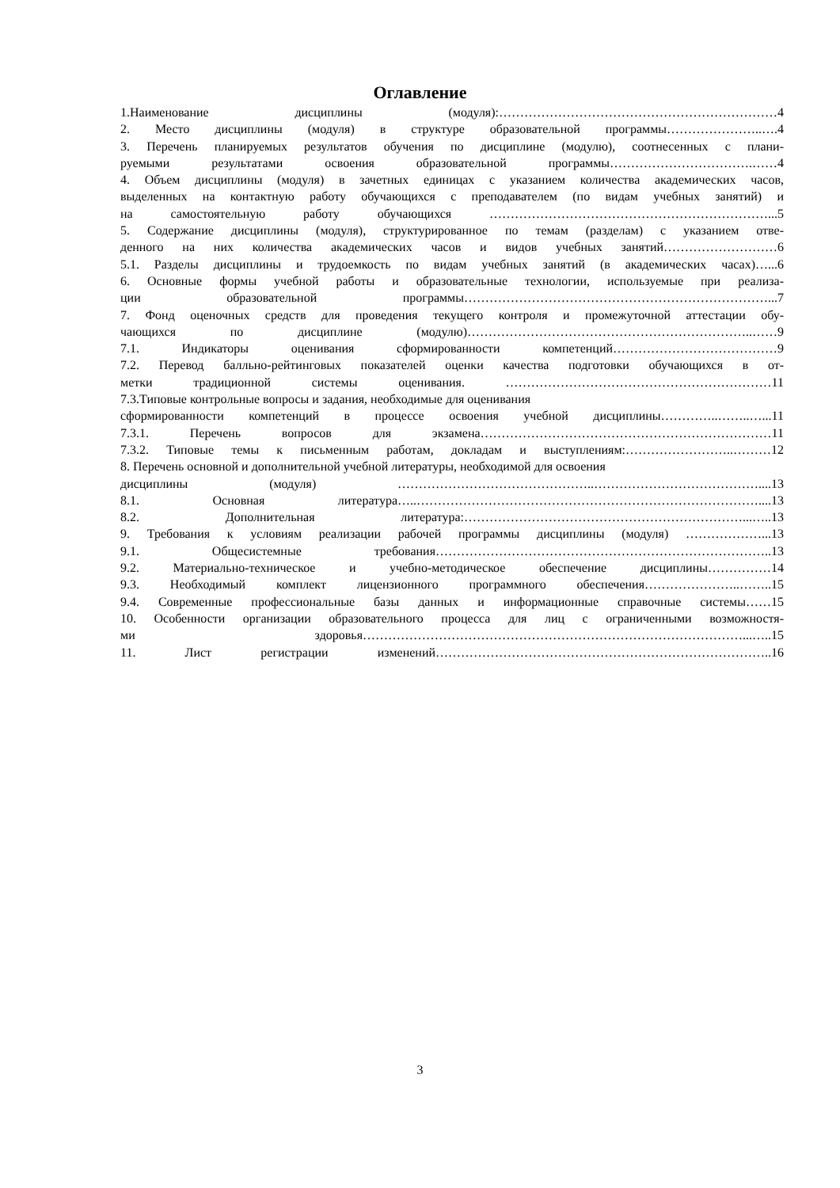Оглавление
1.Наименование дисциплины (модуля):…………………………………………………………4
2. Место дисциплины (модуля) в структуре образовательной программы…………………..….4
3. Перечень планируемых результатов обучения по дисциплине (модулю), соотнесенных с плани-
руемыми результатами освоения образовательной программы…………………………….……4
4. Объем дисциплины (модуля) в зачетных единицах с указанием количества академических часов,
выделенных на контактную работу обучающихся с преподавателем (по видам учебных занятий) и
на самостоятельную работу обучающихся …………………………………………………………...5
5. Содержание дисциплины (модуля), структурированное по темам (разделам) с указанием отве-
денного на них количества академических часов и видов учебных занятий………………………6
5.1. Разделы дисциплины и трудоемкость по видам учебных занятий (в академических часах)…...6
6. Основные формы учебной работы и образовательные технологии, используемые при реализа-
ции образовательной программы………………………………………………………………...7
7. Фонд оценочных средств для проведения текущего контроля и промежуточной аттестации обу-
чающихся по дисциплине (модулю)…………………………………………………………..……9
7.1. Индикаторы оценивания сформированности компетенций…………………………………9
7.2. Перевод балльно-рейтинговых показателей оценки качества подготовки обучающихся в от-
метки традиционной системы оценивания. ………………………………………………………11
7.3.Типовые контрольные вопросы и задания, необходимые для оценивания
сформированности компетенций в процессе освоения учебной дисциплины…………..……..…...11
7.3.1. Перечень вопросов для экзамена……………………………………………………………11
7.3.2. Типовые темы к письменным работам, докладам и выступлениям:……………………..………12
8. Перечень основной и дополнительной учебной литературы, необходимой для освоения
дисциплины (модуля) ………………………………………..…………………………………....13
8.1. Основная литература…..………………………………………………………………………....13
8.2. Дополнительная литература:…………………………………………………………...…..13
9. Требования к условиям реализации рабочей программы дисциплины (модуля) ………………...13
9.1. Общесистемные требования……………………………………………………………………..13
9.2. Материально-техническое и учебно-методическое обеспечение дисциплины……………14
9.3. Необходимый комплект лицензионного программного обеспечения…………………..……..15
9.4. Современные профессиональные базы данных и информационные справочные системы……15
10. Особенности организации образовательного процесса для лиц с ограниченными возможностя-
ми здоровья………………………………………………………………………………...…..15
11. Лист регистрации изменений……………………………………………………………………..16
3